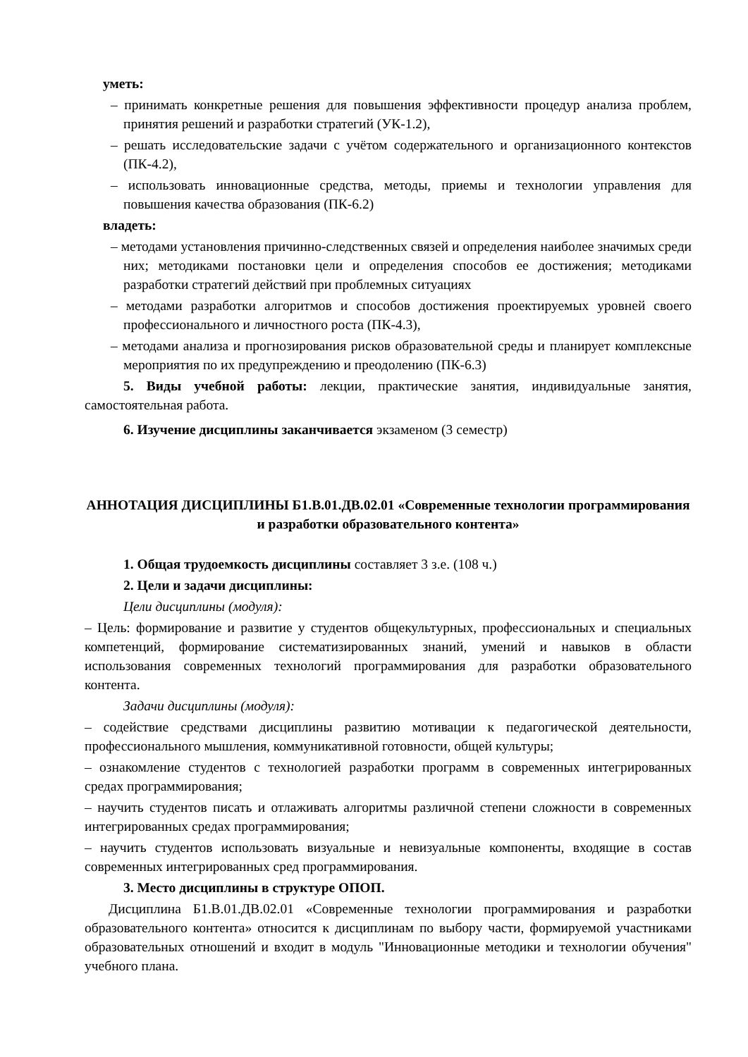уметь:
– принимать конкретные решения для повышения эффективности процедур анализа проблем, принятия решений и разработки стратегий (УК-1.2),
– решать исследовательские задачи с учётом содержательного и организационного контекстов (ПК-4.2),
– использовать инновационные средства, методы, приемы и технологии управления для повышения качества образования (ПК-6.2)
владеть:
– методами установления причинно-следственных связей и определения наиболее значимых среди них; методиками постановки цели и определения способов ее достижения; методиками разработки стратегий действий при проблемных ситуациях
– методами разработки алгоритмов и способов достижения проектируемых уровней своего профессионального и личностного роста (ПК-4.3),
– методами анализа и прогнозирования рисков образовательной среды и планирует комплексные мероприятия по их предупреждению и преодолению (ПК-6.3)
5. Виды учебной работы: лекции, практические занятия, индивидуальные занятия, самостоятельная работа.
6. Изучение дисциплины заканчивается экзаменом (3 семестр)
АННОТАЦИЯ ДИСЦИПЛИНЫ Б1.В.01.ДВ.02.01 «Современные технологии программирования и разработки образовательного контента»
1. Общая трудоемкость дисциплины составляет 3 з.е. (108 ч.)
2. Цели и задачи дисциплины:
Цели дисциплины (модуля):
– Цель: формирование и развитие у студентов общекультурных, профессиональных и специальных компетенций, формирование систематизированных знаний, умений и навыков в области использования современных технологий программирования для разработки образовательного контента.
Задачи дисциплины (модуля):
– содействие средствами дисциплины развитию мотивации к педагогической деятельности, профессионального мышления, коммуникативной готовности, общей культуры;
– ознакомление студентов с технологией разработки программ в современных интегрированных средах программирования;
– научить студентов писать и отлаживать алгоритмы различной степени сложности в современных интегрированных средах программирования;
– научить студентов использовать визуальные и невизуальные компоненты, входящие в состав современных интегрированных сред программирования.
3. Место дисциплины в структуре ОПОП.
Дисциплина Б1.В.01.ДВ.02.01 «Современные технологии программирования и разработки образовательного контента» относится к дисциплинам по выбору части, формируемой участниками образовательных отношений и входит в модуль "Инновационные методики и технологии обучения" учебного плана.